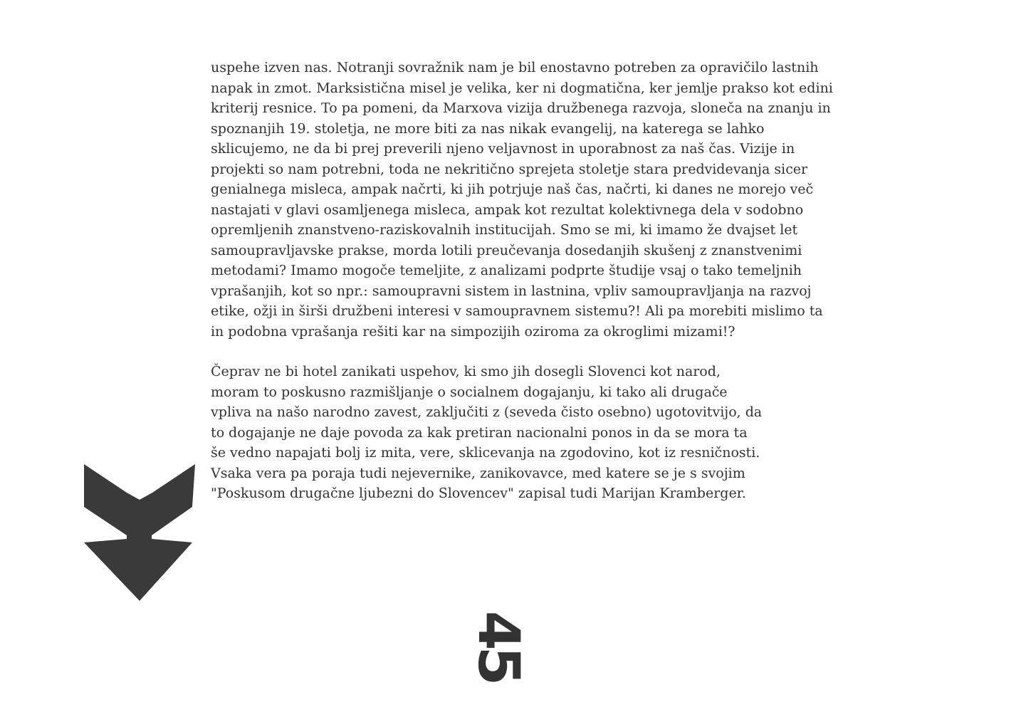uspehe izven nas. Notranji sovražnik nam je bil enostavno potreben za opravičilo lastnih napak in zmot. Marksistična misel je velika, ker ni dogmatična, ker jemlje prakso kot edini kriterij resnice. To pa pomeni, da Marxova vizija družbenega razvoja, sloneča na znanju in spoznanjih 19. stoletja, ne more biti za nas nikak evangelij, na katerega se lahko sklicujemo, ne da bi prej preverili njeno veljavnost in uporabnost za naš čas. Vizije in projekti so nam potrebni, toda ne nekritično sprejeta stoletje stara predvidevanja sicer genialnega misleca, ampak načrti, ki jih potrjuje naš čas, načrti, ki danes ne morejo več nastajati v glavi osamljenega misleca, ampak kot rezultat kolektivnega dela v sodobno opremljenih znanstveno-raziskovalnih institucijah. Smo se mi, ki imamo že dvajset let samoupravljavske prakse, morda lotili preučevanja dosedanjih skušenj z znanstvenimi metodami? Imamo mogoče temeljite, z analizami podprte študije vsaj o tako temeljnih vprašanjih, kot so npr.: samoupravni sistem in lastnina, vpliv samoupravljanja na razvoj etike, ožji in širši družbeni interesi v samoupravnem sistemu?! Ali pa morebiti mislimo ta in podobna vprašanja rešiti kar na simpozijih oziroma za okroglimi mizami!?
Čeprav ne bi hotel zanikati uspehov, ki smo jih dosegli Slovenci kot narod, moram to poskusno razmišljanje o socialnem dogajanju, ki tako ali drugače vpliva na našo narodno zavest, zaključiti z (seveda čisto osebno) ugotovitvijo, da to dogajanje ne daje povoda za kak pretiran nacionalni ponos in da se mora ta še vedno napajati bolj iz mita, vere, sklicevanja na zgodovino, kot iz resničnosti. Vsaka vera pa poraja tudi nejevernike, zanikovavce, med katere se je s svojim "Poskusom drugačne ljubezni do Slovencev" zapisal tudi Marijan Kramberger.
45